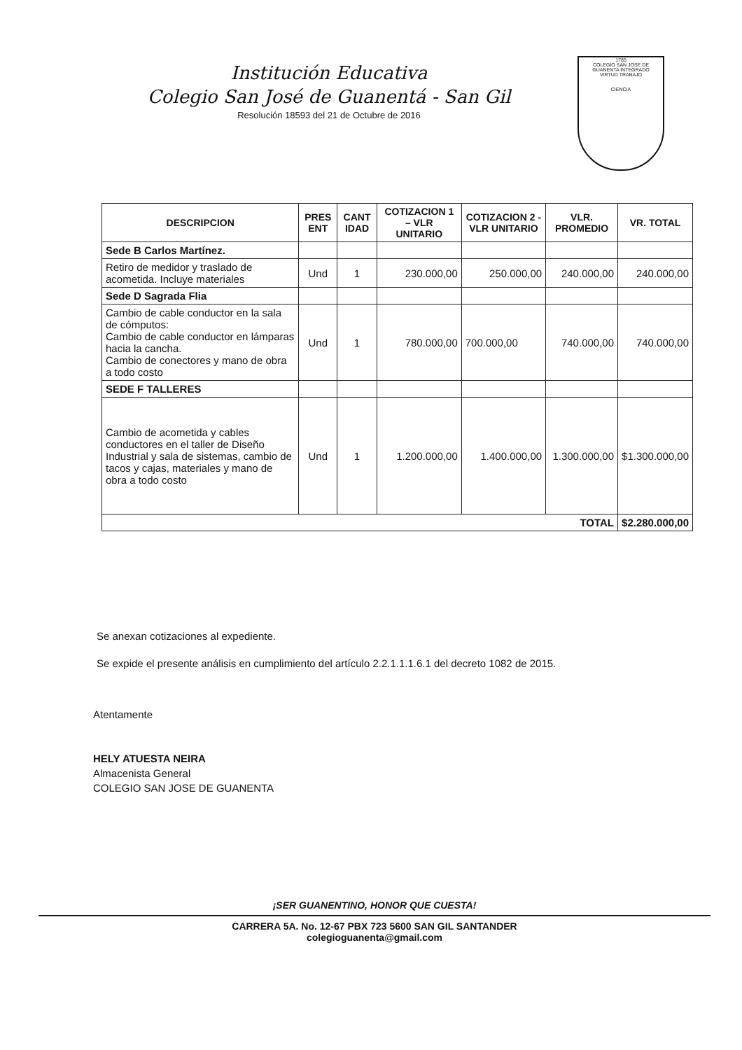Institución Educativa
Colegio San José de Guanentá - San Gil
Resolución 18593 del 21 de Octubre de 2016
1785
COLEGIO SAN JOSE DE GUANENTA INTEGRADO
VIRTUD TRABAJO
CIENCIA
| DESCRIPCION | PRES ENT | CANT IDAD | COTIZACION 1 – VLR UNITARIO | COTIZACION 2 - VLR UNITARIO | VLR. PROMEDIO | VR. TOTAL |
| --- | --- | --- | --- | --- | --- | --- |
| Sede B Carlos Martínez. | | | | | | |
| Retiro de medidor y traslado de acometida. Incluye materiales | Und | 1 | 230.000,00 | 250.000,00 | 240.000,00 | 240.000,00 |
| Sede D Sagrada Flia | | | | | | |
| Cambio de cable conductor en la sala de cómputos: Cambio de cable conductor en lámparas hacia la cancha. Cambio de conectores y mano de obra a todo costo | Und | 1 | 780.000,00 | 700.000,00 | 740.000,00 | 740.000,00 |
| SEDE F TALLERES | | | | | | |
| Cambio de acometida y cables conductores en el taller de Diseño Industrial y sala de sistemas, cambio de tacos y cajas, materiales y mano de obra a todo costo | Und | 1 | 1.200.000,00 | 1.400.000,00 | 1.300.000,00 | $1.300.000,00 |
| TOTAL | | | | | | $2.280.000,00 |
Se anexan cotizaciones al expediente.
Se expide el presente análisis en cumplimiento del artículo 2.2.1.1.1.6.1 del decreto 1082 de 2015.
Atentamente
HELY ATUESTA NEIRA
Almacenista General
COLEGIO SAN JOSE DE GUANENTA
¡SER GUANENTINO, HONOR QUE CUESTA!
CARRERA 5A. No. 12-67 PBX 723 5600 SAN GIL SANTANDER
colegioguanenta@gmail.com